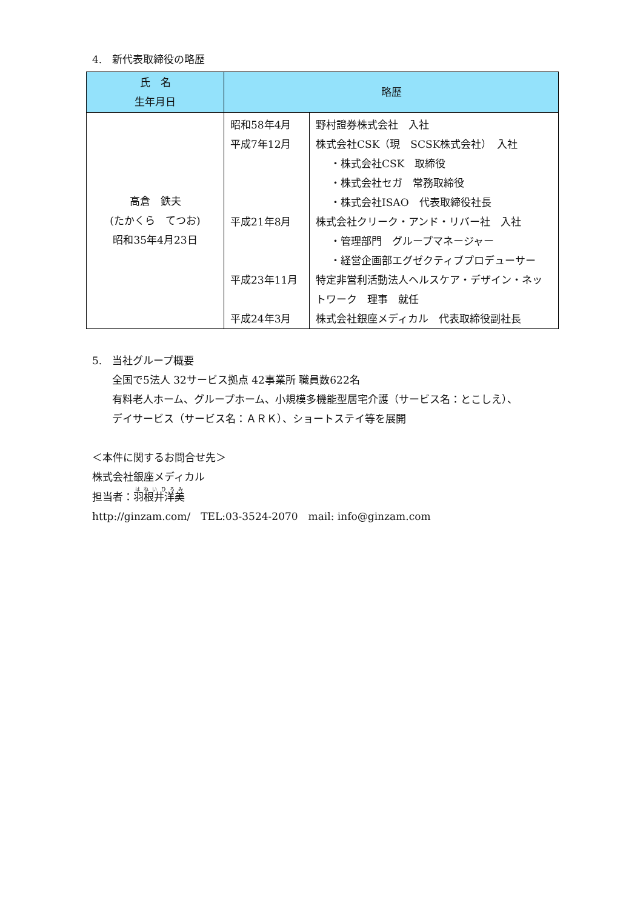4.　新代表取締役の略歴
| 氏 名 生年月日 | 略歴 | |
| --- | --- | --- |
| 高倉 鉄夫 (たかくら てつお) 昭和35年4月23日 | 昭和58年4月 平成7年12月 平成21年8月 平成23年11月 平成24年3月 | 野村證券株式会社 入社 株式会社CSK（現 SCSK株式会社） 入社 ・株式会社CSK 取締役 ・株式会社セガ 常務取締役 ・株式会社ISAO 代表取締役社長 株式会社クリーク・アンド・リバー社 入社 ・管理部門 グループマネージャー ・経営企画部エグゼクティブプロデューサー 特定非営利活動法人ヘルスケア・デザイン・ネットワーク 理事 就任 株式会社銀座メディカル 代表取締役副社長 |
5.　当社グループ概要
全国で5法人 32サービス拠点 42事業所 職員数622名
有料老人ホーム、グループホーム、小規模多機能型居宅介護（サービス名：とこしえ）、
デイサービス（サービス名：ＡＲＫ）、ショートステイ等を展開
＜本件に関するお問合せ先＞
株式会社銀座メディカル
担当者：羽根井洋美
http://ginzam.com/　TEL:03-3524-2070　mail: info@ginzam.com